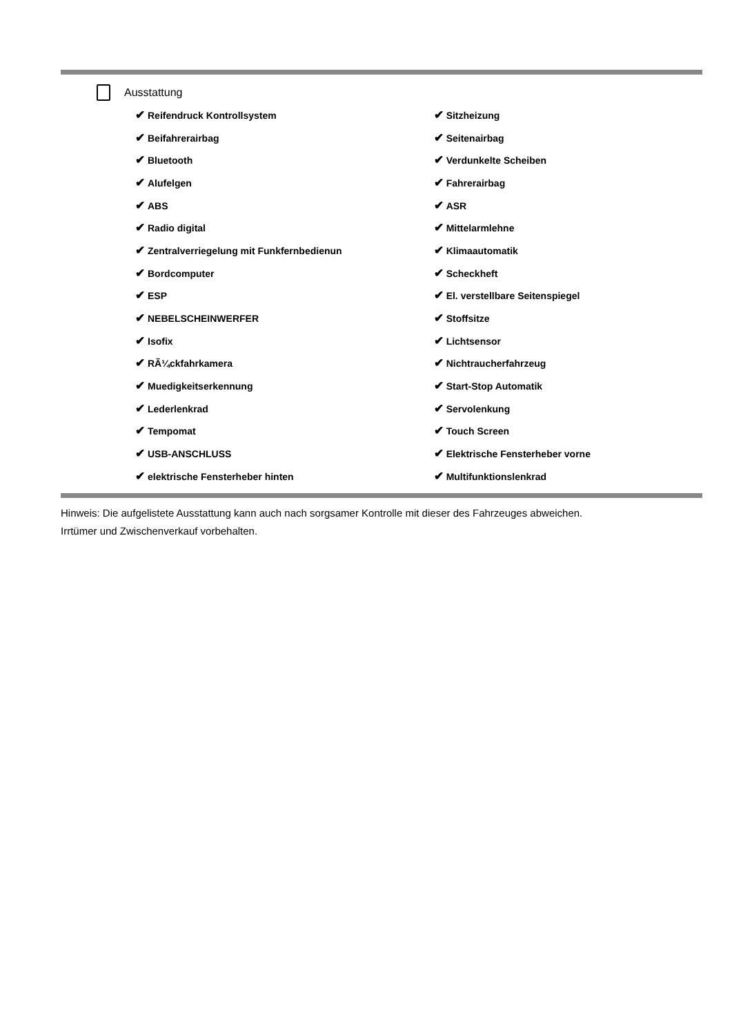Ausstattung
| ✔ Reifendruck Kontrollsystem | ✔ Sitzheizung |
| ✔ Beifahrerairbag | ✔ Seitenairbag |
| ✔ Bluetooth | ✔ Verdunkelte Scheiben |
| ✔ Alufelgen | ✔ Fahrerairbag |
| ✔ ABS | ✔ ASR |
| ✔ Radio digital | ✔ Mittelarmlehne |
| ✔ Zentralverriegelung mit Funkfernbedienun | ✔ Klimaautomatik |
| ✔ Bordcomputer | ✔ Scheckheft |
| ✔ ESP | ✔ El. verstellbare Seitenspiegel |
| ✔ NEBELSCHEINWERFER | ✔ Stoffsitze |
| ✔ Isofix | ✔ Lichtsensor |
| ✔ RÃ¼ckfahrkamera | ✔ Nichtraucherfahrzeug |
| ✔ Muedigkeitserkennung | ✔ Start-Stop Automatik |
| ✔ Lederlenkrad | ✔ Servolenkung |
| ✔ Tempomat | ✔ Touch Screen |
| ✔ USB-ANSCHLUSS | ✔ Elektrische Fensterheber vorne |
| ✔ elektrische Fensterheber hinten | ✔ Multifunktionslenkrad |
Hinweis: Die aufgelistete Ausstattung kann auch nach sorgsamer Kontrolle mit dieser des Fahrzeuges abweichen. Irrtümer und Zwischenverkauf vorbehalten.